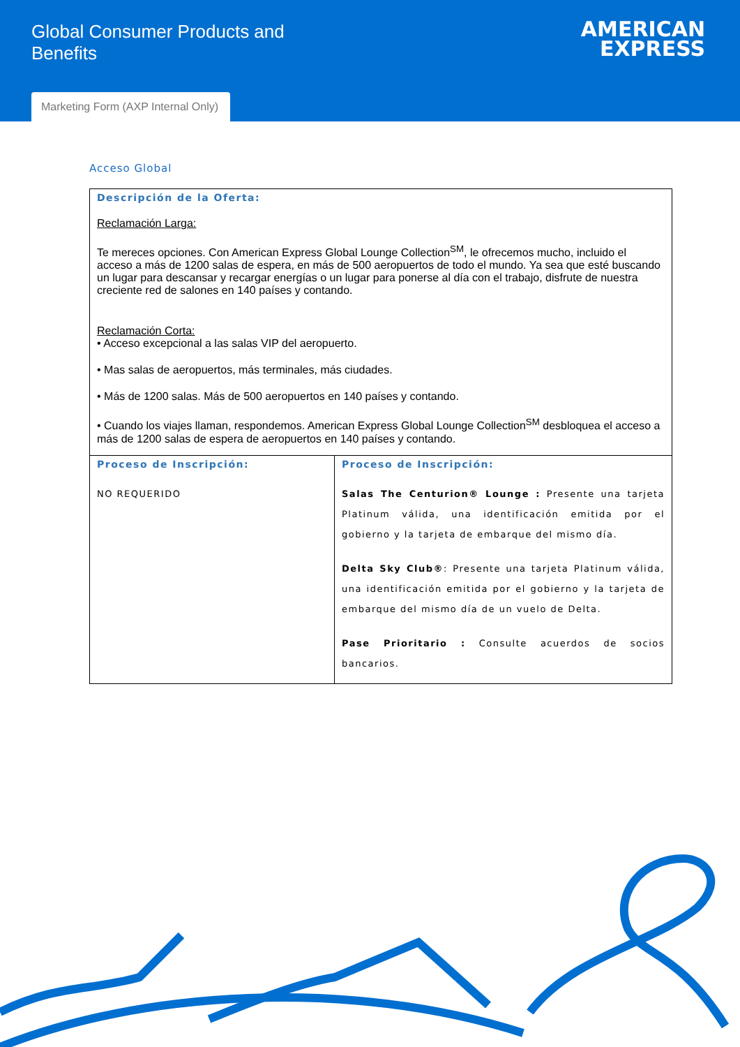Global Consumer Products and Benefits
AMERICAN
EXPRESS
Marketing Form (AXP Internal Only)
Acceso Global
| Descripción de la Oferta: Reclamación Larga: Te mereces opciones. Con American Express Global Lounge Collection<sup>SM</sup>, le ofrecemos mucho, incluido el acceso a más de 1200 salas de espera, en más de 500 aeropuertos de todo el mundo. Ya sea que esté buscando un lugar para descansar y recargar energías o un lugar para ponerse al día con el trabajo, disfrute de nuestra creciente red de salones en 140 países y contando. Reclamación Corta: • Acceso excepcional a las salas VIP del aeropuerto. • Mas salas de aeropuertos, más terminales, más ciudades. • Más de 1200 salas. Más de 500 aeropuertos en 140 países y contando. • Cuando los viajes llaman, respondemos. American Express Global Lounge Collection<sup>SM</sup> desbloquea el acceso a más de 1200 salas de espera de aeropuertos en 140 países y contando. | |
| Proceso de Inscripción: NO REQUERIDO | Proceso de Inscripción: Salas The Centurion® Lounge : Presente una tarjeta Platinum válida, una identificación emitida por el gobierno y la tarjeta de embarque del mismo día. Delta Sky Club® : Presente una tarjeta Platinum válida, una identificación emitida por el gobierno y la tarjeta de embarque del mismo día de un vuelo de Delta. Pase Prioritario : Consulte acuerdos de socios bancarios. |